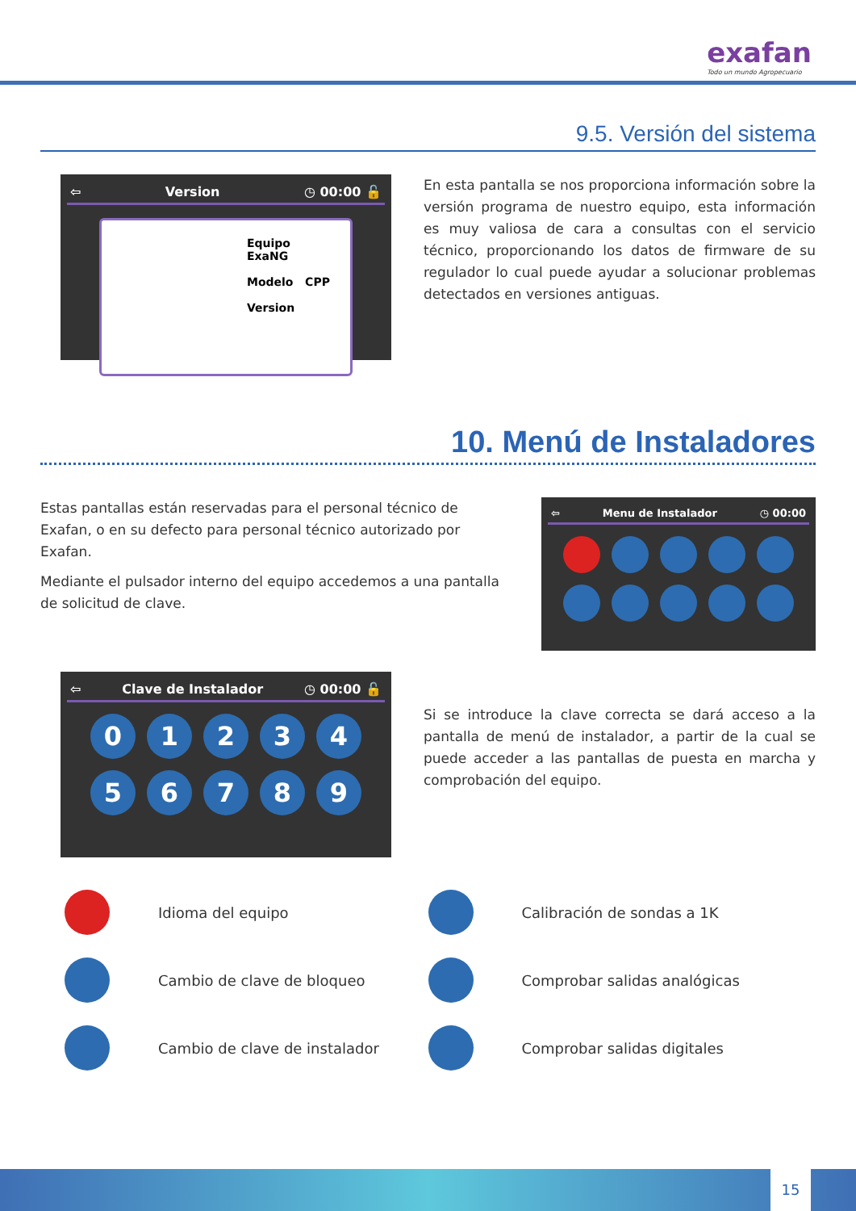exafan
Todo un mundo Agropecuario
9.5. Versión del sistema
⇦ Version ◷ 00:00 🔓
Equipo ExaNG
Modelo CPP
Version
En esta pantalla se nos proporciona información sobre la versión programa de nuestro equipo, esta información es muy valiosa de cara a consultas con el servicio técnico, proporcionando los datos de firmware de su regulador lo cual puede ayudar a solucionar problemas detectados en versiones antiguas.
10. Menú de Instaladores
Estas pantallas están reservadas para el personal técnico de Exafan, o en su defecto para personal técnico autorizado por Exafan.
Mediante el pulsador interno del equipo accedemos a una pantalla de solicitud de clave.
⇦ Menu de Instalador ◷ 00:00
⇦ Clave de Instalador ◷ 00:00 🔓
0 1 2 3 4
5 6 7 8 9
Si se introduce la clave correcta se dará acceso a la pantalla de menú de instalador, a partir de la cual se puede acceder a las pantallas de puesta en marcha y comprobación del equipo.
Idioma del equipo
Calibración de sondas a 1K
Cambio de clave de bloqueo
Comprobar salidas analógicas
Cambio de clave de instalador
Comprobar salidas digitales
15